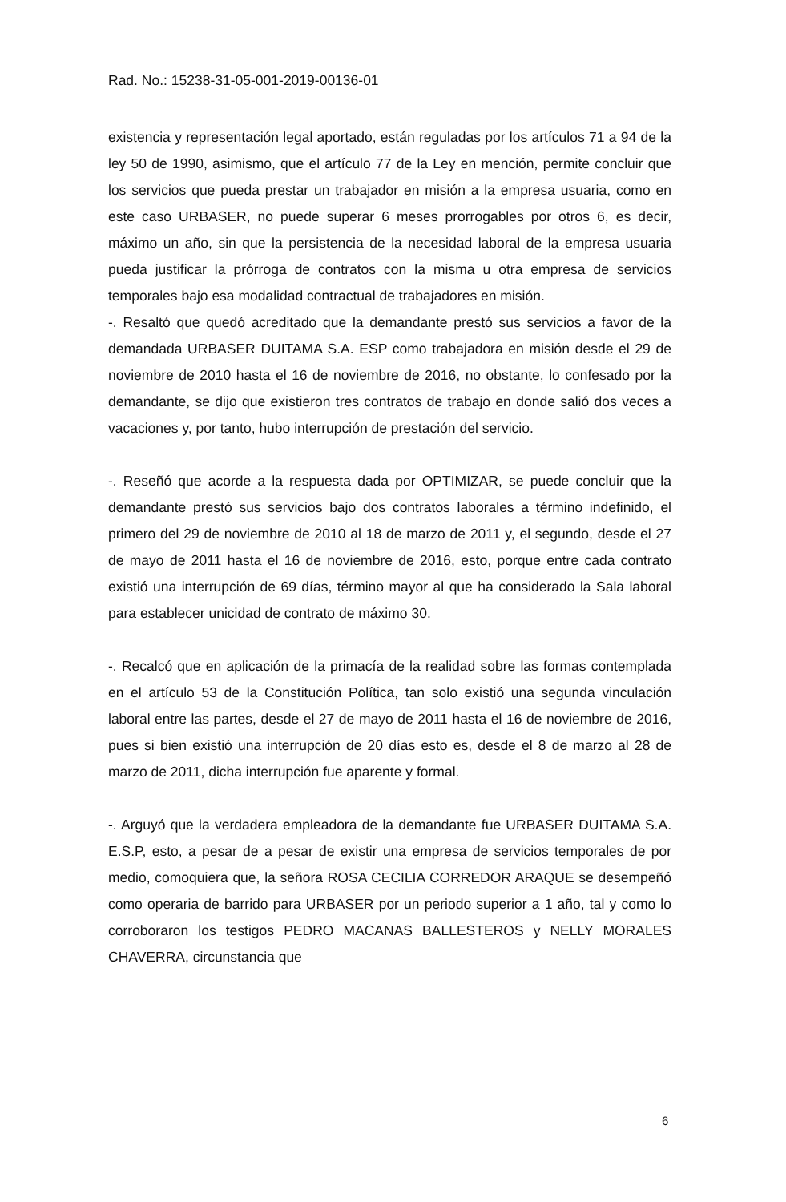Rad. No.: 15238-31-05-001-2019-00136-01
existencia y representación legal aportado, están reguladas por los artículos 71 a 94 de la ley 50 de 1990, asimismo, que el artículo 77 de la Ley en mención, permite concluir que los servicios que pueda prestar un trabajador en misión a la empresa usuaria, como en este caso URBASER, no puede superar 6 meses prorrogables por otros 6, es decir, máximo un año, sin que la persistencia de la necesidad laboral de la empresa usuaria pueda justificar la prórroga de contratos con la misma u otra empresa de servicios temporales bajo esa modalidad contractual de trabajadores en misión.
-. Resaltó que quedó acreditado que la demandante prestó sus servicios a favor de la demandada URBASER DUITAMA S.A. ESP como trabajadora en misión desde el 29 de noviembre de 2010 hasta el 16 de noviembre de 2016, no obstante, lo confesado por la demandante, se dijo que existieron tres contratos de trabajo en donde salió dos veces a vacaciones y, por tanto, hubo interrupción de prestación del servicio.
-. Reseñó que acorde a la respuesta dada por OPTIMIZAR, se puede concluir que la demandante prestó sus servicios bajo dos contratos laborales a término indefinido, el primero del 29 de noviembre de 2010 al 18 de marzo de 2011 y, el segundo, desde el 27 de mayo de 2011 hasta el 16 de noviembre de 2016, esto, porque entre cada contrato existió una interrupción de 69 días, término mayor al que ha considerado la Sala laboral para establecer unicidad de contrato de máximo 30.
-. Recalcó que en aplicación de la primacía de la realidad sobre las formas contemplada en el artículo 53 de la Constitución Política, tan solo existió una segunda vinculación laboral entre las partes, desde el 27 de mayo de 2011 hasta el 16 de noviembre de 2016, pues si bien existió una interrupción de 20 días esto es, desde el 8 de marzo al 28 de marzo de 2011, dicha interrupción fue aparente y formal.
-. Arguyó que la verdadera empleadora de la demandante fue URBASER DUITAMA S.A. E.S.P, esto, a pesar de a pesar de existir una empresa de servicios temporales de por medio, comoquiera que, la señora ROSA CECILIA CORREDOR ARAQUE se desempeñó como operaria de barrido para URBASER por un periodo superior a 1 año, tal y como lo corroboraron los testigos PEDRO MACANAS BALLESTEROS y NELLY MORALES CHAVERRA, circunstancia que
6